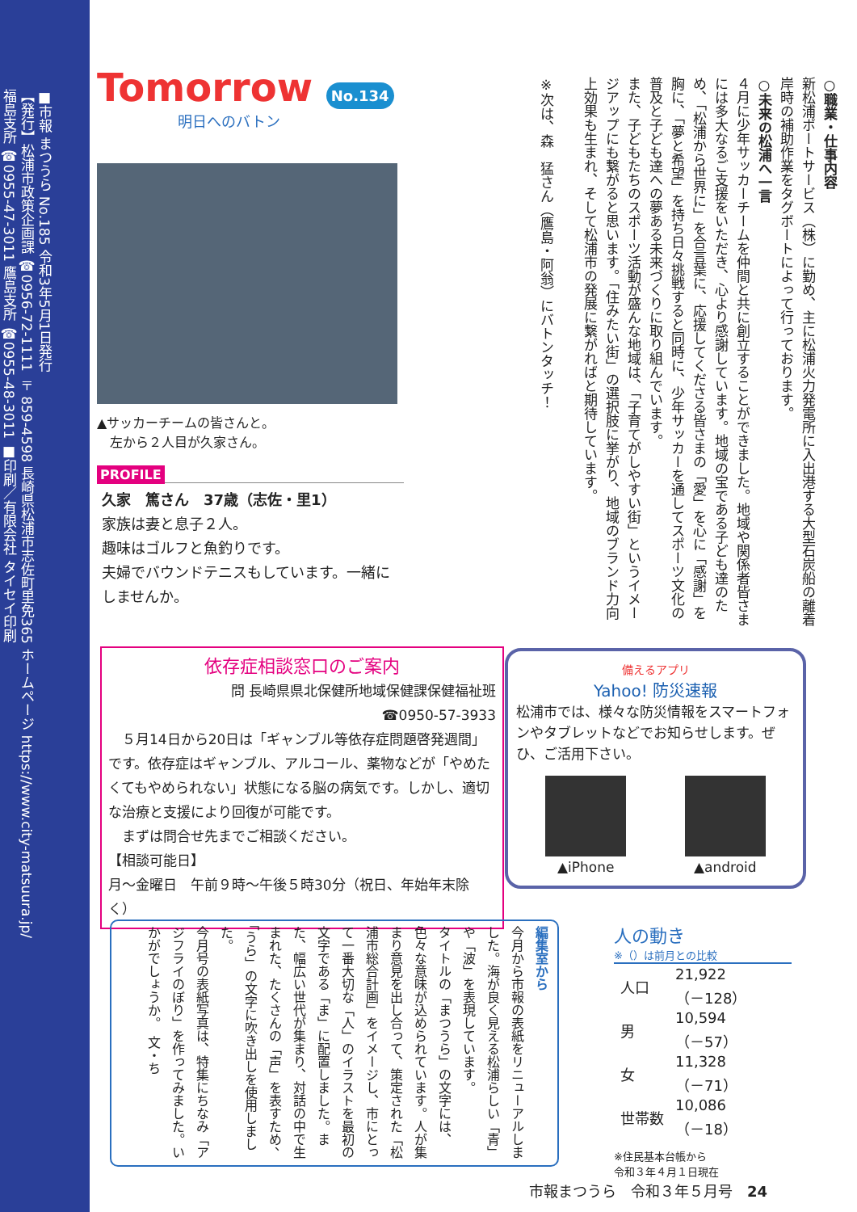■市報 まつうら No.185 令和3年5月1日発行
【発行】松浦市政策企画課 ☎0956-72-1111 〒859-4598 長崎県松浦市志佐町里免365 ホームページ https://www.city-matsuura.jp/
福島支所 ☎0955-47-3011 鷹島支所 ☎0955-48-3011 ■印刷／有限会社 タイセイ印刷
Tomorrow No.134
明日へのバトン
▲サッカーチームの皆さんと。
　左から２人目が久家さん。
PROFILE
久家　篤さん　37歳（志佐・里1）
家族は妻と息子２人。
趣味はゴルフと魚釣りです。
夫婦でバウンドテニスもしています。一緒にしませんか。
○職業・仕事内容
新松浦ポートサービス（株）に勤め、主に松浦火力発電所に入出港する大型石炭船の離着岸時の補助作業をタグボートによって行っております。
○未来の松浦へ一言
４月に少年サッカーチームを仲間と共に創立することができました。地域や関係者皆さまには多大なるご支援をいただき、心より感謝しています。地域の宝である子ども達のため、「松浦から世界に」を合言葉に、応援してくださる皆さまの「愛」を心に「感謝」を胸に、「夢と希望」を持ち日々挑戦すると同時に、少年サッカーを通してスポーツ文化の普及と子ども達への夢ある未来づくりに取り組んでいます。
また、子どもたちのスポーツ活動が盛んな地域は、「子育てがしやすい街」というイメージアップにも繋がると思います。「住みたい街」の選択肢に挙がり、地域のブランド力向上効果も生まれ、そして松浦市の発展に繋がればと期待しています。
※次は、森　猛さん（鷹島・阿翁）にバトンタッチ！
依存症相談窓口のご案内
問 長崎県県北保健所地域保健課保健福祉班
☎0950-57-3933
　５月14日から20日は「ギャンブル等依存症問題啓発週間」です。依存症はギャンブル、アルコール、薬物などが「やめたくてもやめられない」状態になる脳の病気です。しかし、適切な治療と支援により回復が可能です。
　まずは問合せ先までご相談ください。
【相談可能日】
月～金曜日　午前９時～午後５時30分（祝日、年始年末除く）
備えるアプリ
Yahoo! 防災速報
松浦市では、様々な防災情報をスマートフォンやタブレットなどでお知らせします。ぜひ、ご活用下さい。
▲iPhone ▲android
編集室から
今月から市報の表紙をリニューアルしました。海が良く見える松浦らしい「青」や「波」を表現しています。
タイトルの「まつうら」の文字には、色々な意味が込められています。人が集まり意見を出し合って、策定された「松浦市総合計画」をイメージし、市にとって一番大切な「人」のイラストを最初の文字である「ま」に配置しました。また、幅広い世代が集まり、対話の中で生まれた、たくさんの「声」を表すため、「うら」の文字に吹き出しを使用しました。
今月号の表紙写真は、特集にちなみ「アジフライのぼり」を作ってみました。いかがでしょうか。　文・ち
人の動き
※（）は前月との比較
| 人口 | 21,922 （－128） |
| 男 | 10,594 （－57） |
| 女 | 11,328 （－71） |
| 世帯数 | 10,086 （－18） |
※住民基本台帳から
令和３年４月１日現在
市報まつうら　令和３年５月号　24